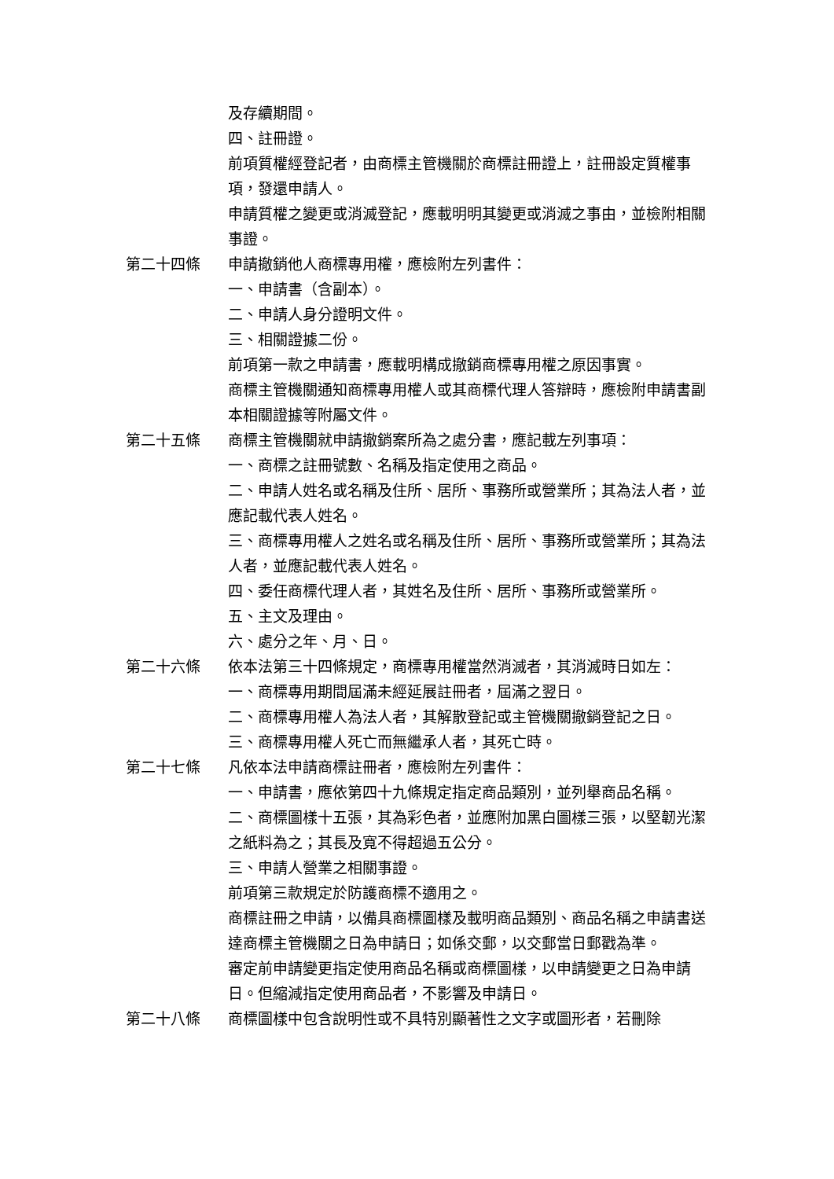及存續期間。
四、註冊證。
前項質權經登記者，由商標主管機關於商標註冊證上，註冊設定質權事項，發還申請人。
申請質權之變更或消滅登記，應載明明其變更或消滅之事由，並檢附相關事證。
第二十四條 申請撤銷他人商標專用權，應檢附左列書件：
一、申請書（含副本）。
二、申請人身分證明文件。
三、相關證據二份。
前項第一款之申請書，應載明構成撤銷商標專用權之原因事實。
商標主管機關通知商標專用權人或其商標代理人答辯時，應檢附申請書副本相關證據等附屬文件。
第二十五條 商標主管機關就申請撤銷案所為之處分書，應記載左列事項：
一、商標之註冊號數、名稱及指定使用之商品。
二、申請人姓名或名稱及住所、居所、事務所或營業所；其為法人者，並應記載代表人姓名。
三、商標專用權人之姓名或名稱及住所、居所、事務所或營業所；其為法人者，並應記載代表人姓名。
四、委任商標代理人者，其姓名及住所、居所、事務所或營業所。
五、主文及理由。
六、處分之年、月、日。
第二十六條 依本法第三十四條規定，商標專用權當然消滅者，其消滅時日如左：
一、商標專用期間屆滿未經延展註冊者，屆滿之翌日。
二、商標專用權人為法人者，其解散登記或主管機關撤銷登記之日。
三、商標專用權人死亡而無繼承人者，其死亡時。
第二十七條 凡依本法申請商標註冊者，應檢附左列書件：
一、申請書，應依第四十九條規定指定商品類別，並列舉商品名稱。
二、商標圖樣十五張，其為彩色者，並應附加黑白圖樣三張，以堅韌光潔之紙料為之；其長及寬不得超過五公分。
三、申請人營業之相關事證。
前項第三款規定於防護商標不適用之。
商標註冊之申請，以備具商標圖樣及載明商品類別、商品名稱之申請書送達商標主管機關之日為申請日；如係交郵，以交郵當日郵戳為準。
審定前申請變更指定使用商品名稱或商標圖樣，以申請變更之日為申請日。但縮減指定使用商品者，不影響及申請日。
第二十八條 商標圖樣中包含說明性或不具特別顯著性之文字或圖形者，若刪除